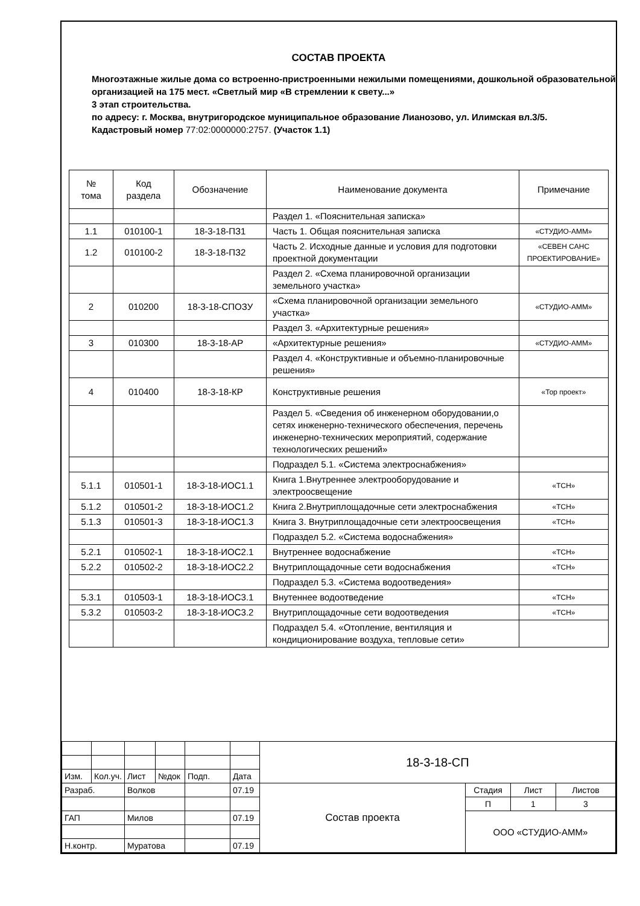СОСТАВ ПРОЕКТА
Многоэтажные жилые дома со встроенно-пристроенными нежилыми помещениями, дошкольной образовательной организацией на 175 мест. «Светлый мир «В стремлении к свету...»
3 этап строительства.
по адресу: г. Москва, внутригородское муниципальное образование Лианозово, ул. Илимская вл.3/5.
Кадастровый номер 77:02:0000000:2757. (Участок 1.1)
| № тома | Код раздела | Обозначение | Наименование документа | Примечание |
| --- | --- | --- | --- | --- |
| | | | Раздел 1. «Пояснительная записка» | |
| 1.1 | 010100-1 | 18-3-18-ПЗ1 | Часть 1. Общая пояснительная записка | «СТУДИО-АММ» |
| 1.2 | 010100-2 | 18-3-18-ПЗ2 | Часть 2. Исходные данные и условия для подготовки проектной документации | «СЕВЕН САНС ПРОЕКТИРОВАНИЕ» |
| | | | Раздел 2. «Схема планировочной организации земельного участка» | |
| 2 | 010200 | 18-3-18-СПОЗУ | «Схема планировочной организации земельного участка» | «СТУДИО-АММ» |
| | | | Раздел 3. «Архитектурные решения» | |
| 3 | 010300 | 18-3-18-АР | «Архитектурные решения» | «СТУДИО-АММ» |
| | | | Раздел 4. «Конструктивные и объемно-планировочные решения» | |
| 4 | 010400 | 18-3-18-КР | Конструктивные решения | «Тор проект» |
| | | | Раздел 5. «Сведения об инженерном оборудовании,о сетях инженерно-технического обеспечения, перечень инженерно-технических мероприятий, содержание технологических решений» | |
| | | | Подраздел 5.1. «Система электроснабжения» | |
| 5.1.1 | 010501-1 | 18-3-18-ИОС1.1 | Книга 1.Внутреннее электрооборудование и электроосвещение | «ТСН» |
| 5.1.2 | 010501-2 | 18-3-18-ИОС1.2 | Книга 2.Внутриплощадочные сети электроснабжения | «ТСН» |
| 5.1.3 | 010501-3 | 18-3-18-ИОС1.3 | Книга 3. Внутриплощадочные сети электроосвещения | «ТСН» |
| | | | Подраздел 5.2. «Система водоснабжения» | |
| 5.2.1 | 010502-1 | 18-3-18-ИОС2.1 | Внутреннее водоснабжение | «ТСН» |
| 5.2.2 | 010502-2 | 18-3-18-ИОС2.2 | Внутриплощадочные сети водоснабжения | «ТСН» |
| | | | Подраздел 5.3. «Система водоотведения» | |
| 5.3.1 | 010503-1 | 18-3-18-ИОС3.1 | Внутеннее водоотведение | «ТСН» |
| 5.3.2 | 010503-2 | 18-3-18-ИОС3.2 | Внутриплощадочные сети водоотведения | «ТСН» |
| | | | Подраздел 5.4. «Отопление, вентиляция и кондиционирование воздуха, тепловые сети» | |
| | | | | | | 18-3-18-СП | | | |
| Изм. | Кол.уч. | Лист | №док | Подп. | Дата | | | | |
| Разраб. | | Волков | | | 07.19 | Состав проекта | Стадия | Лист | Листов |
| | | | | | | | П | 1 | 3 |
| ГАП | | Милов | | | 07.19 | | ООО «СТУДИО-АММ» | | |
| Н.контр. | | Муратова | | | 07.19 | | | | |